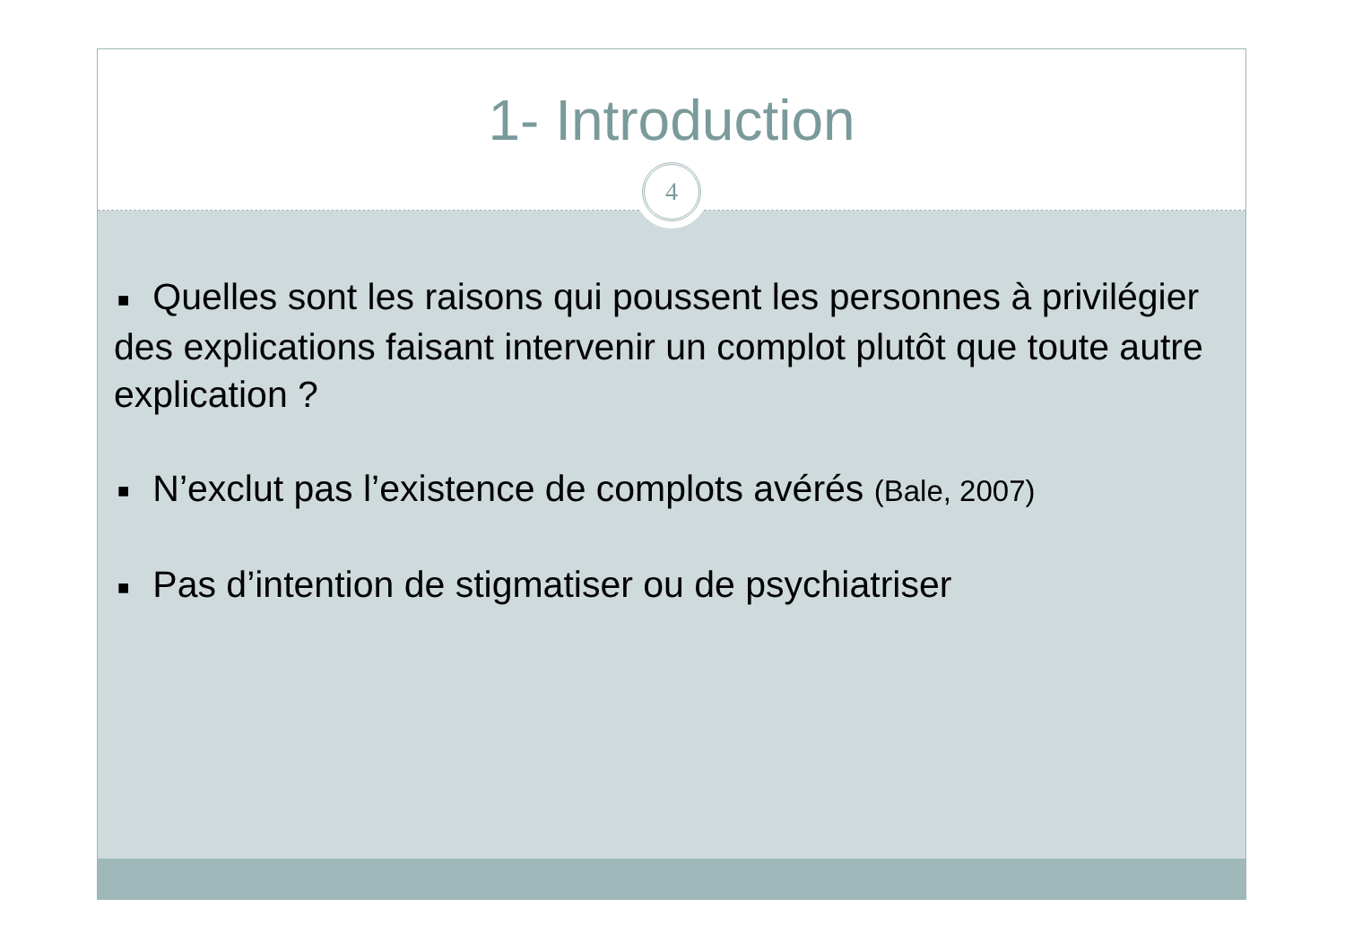1- Introduction
4
■ Quelles sont les raisons qui poussent les personnes à privilégier des explications faisant intervenir un complot plutôt que toute autre explication ?
■ N’exclut pas l’existence de complots avérés (Bale, 2007)
■ Pas d’intention de stigmatiser ou de psychiatriser